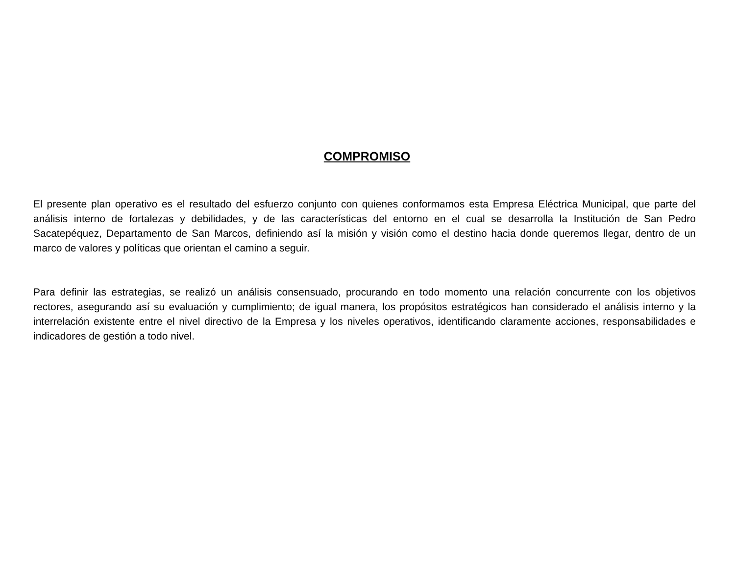COMPROMISO
El presente plan operativo es el resultado del esfuerzo conjunto con quienes conformamos esta Empresa Eléctrica Municipal, que parte del análisis interno de fortalezas y debilidades, y de las características del entorno en el cual se desarrolla la Institución de San Pedro Sacatepéquez, Departamento de San Marcos, definiendo así la misión y visión como el destino hacia donde queremos llegar, dentro de un marco de valores y políticas que orientan el camino a seguir.
Para definir las estrategias, se realizó un análisis consensuado, procurando en todo momento una relación concurrente con los objetivos rectores, asegurando así su evaluación y cumplimiento; de igual manera, los propósitos estratégicos han considerado el análisis interno y la interrelación existente entre el nivel directivo de la Empresa y los niveles operativos, identificando claramente acciones, responsabilidades e indicadores de gestión a todo nivel.